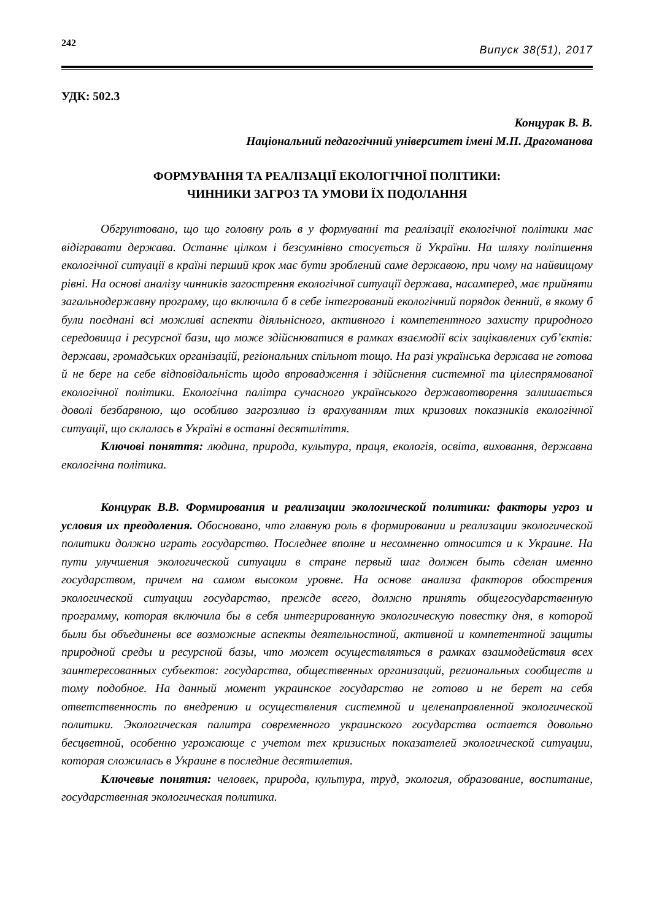242
Випуск 38(51), 2017
УДК: 502.3
Концурак В. В.
Національний педагогічний університет імені М.П. Драгоманова
ФОРМУВАННЯ ТА РЕАЛІЗАЦІЇ ЕКОЛОГІЧНОЇ ПОЛІТИКИ:
ЧИННИКИ ЗАГРОЗ ТА УМОВИ ЇХ ПОДОЛАННЯ
Обгрунтовано, що що головну роль в у формуванні та реалізації екологічної політики має відігравати держава. Останнє цілком і безсумнівно стосується й України. На шляху поліпшення екологічної ситуації в країні перший крок має бути зроблений саме державою, при чому на найвищому рівні. На основі аналізу чинників загострення екологічної ситуації держава, насамперед, має прийняти загальнодержавну програму, що включила б в себе інтегрований екологічний порядок денний, в якому б були поєднані всі можливі аспекти діяльнісного, активного і компетентного захисту природного середовища і ресурсної бази, що може здійснюватися в рамках взаємодії всіх зацікавлених суб’єктів: держави, громадських організацій, регіональних спільнот тощо. На разі українська держава не готова й не бере на себе відповідальність щодо впровадження і здійснення системної та цілеспрямованої екологічної політики. Екологічна палітра сучасного українського державотворення залишається доволі безбарвною, що особливо загрозливо із врахуванням тих кризових показників екологічної ситуації, що склалась в Україні в останні десятиліття.
Ключові поняття: людина, природа, культура, праця, екологія, освіта, виховання, державна екологічна політика.
Концурак В.В. Формирования и реализации экологической политики: факторы угроз и условия их преодоления. Обосновано, что главную роль в формировании и реализации экологической политики должно играть государство. Последнее вполне и несомненно относится и к Украине. На пути улучшения экологической ситуации в стране первый шаг должен быть сделан именно государством, причем на самом высоком уровне. На основе анализа факторов обострения экологической ситуации государство, прежде всего, должно принять общегосударственную программу, которая включила бы в себя интегрированную экологическую повестку дня, в которой были бы объединены все возможные аспекты деятельностной, активной и компетентной защиты природной среды и ресурсной базы, что может осуществляться в рамках взаимодействия всех заинтересованных субъектов: государства, общественных организаций, региональных сообществ и тому подобное. На данный момент украинское государство не готово и не берет на себя ответственность по внедрению и осуществления системной и целенаправленной экологической политики. Экологическая палитра современного украинского государства остается довольно бесцветной, особенно угрожающе с учетом тех кризисных показателей экологической ситуации, которая сложилась в Украине в последние десятилетия.
Ключевые понятия: человек, природа, культура, труд, экология, образование, воспитание, государственная экологическая политика.